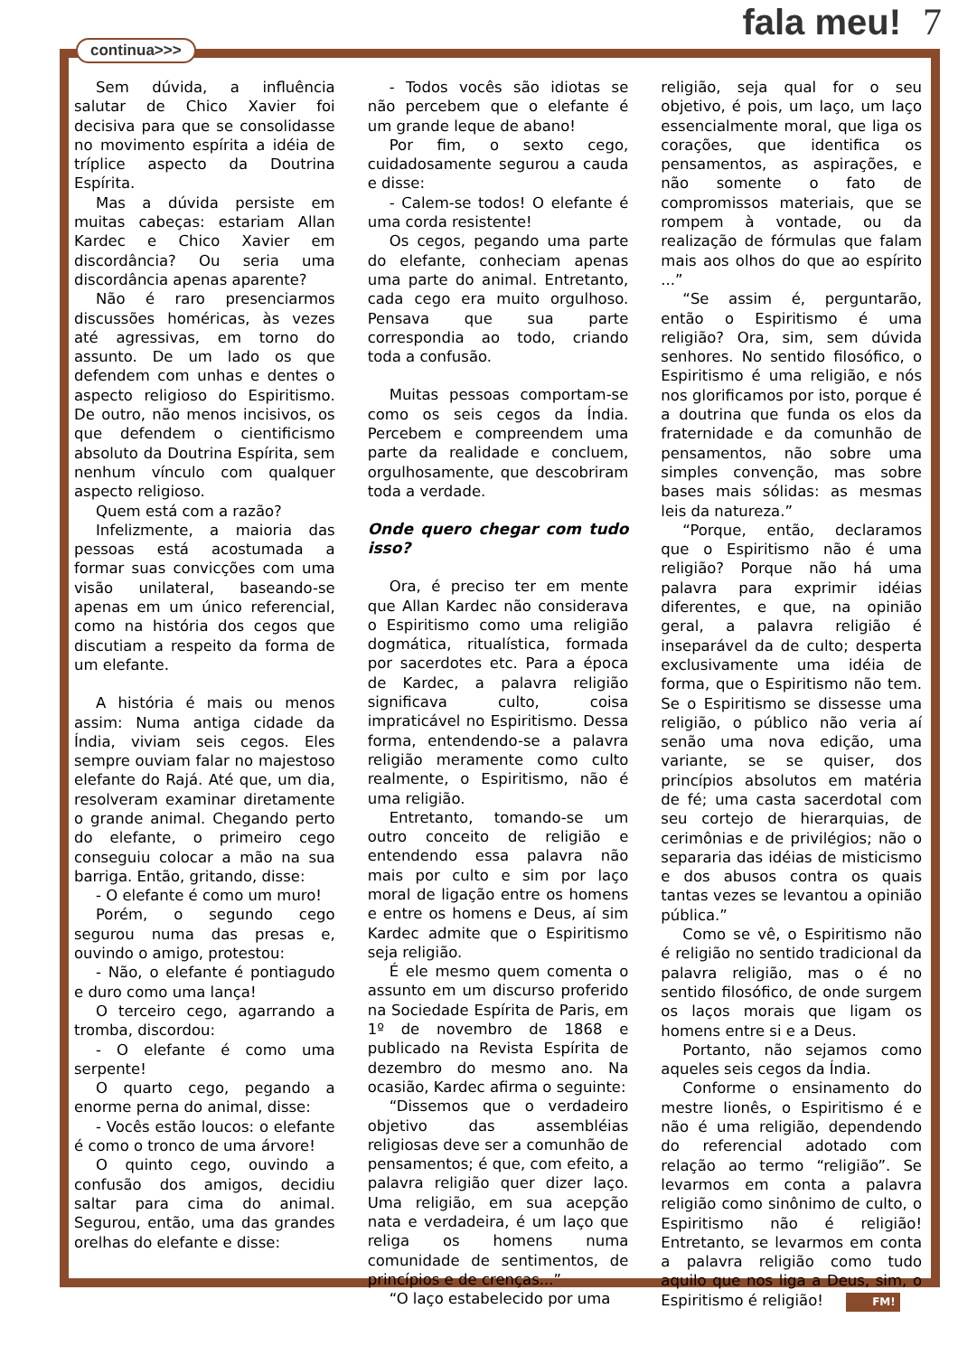fala meu! 7
continua>>>
Sem dúvida, a influência salutar de Chico Xavier foi decisiva para que se consolidasse no movimento espírita a idéia de tríplice aspecto da Doutrina Espírita.
Mas a dúvida persiste em muitas cabeças: estariam Allan Kardec e Chico Xavier em discordância? Ou seria uma discordância apenas aparente?
Não é raro presenciarmos discussões homéricas, às vezes até agressivas, em torno do assunto. De um lado os que defendem com unhas e dentes o aspecto religioso do Espiritismo. De outro, não menos incisivos, os que defendem o cientificismo absoluto da Doutrina Espírita, sem nenhum vínculo com qualquer aspecto religioso.
Quem está com a razão?
Infelizmente, a maioria das pessoas está acostumada a formar suas convicções com uma visão unilateral, baseando-se apenas em um único referencial, como na história dos cegos que discutiam a respeito da forma de um elefante.
A história é mais ou menos assim: Numa antiga cidade da Índia, viviam seis cegos. Eles sempre ouviam falar no majestoso elefante do Rajá. Até que, um dia, resolveram examinar diretamente o grande animal. Chegando perto do elefante, o primeiro cego conseguiu colocar a mão na sua barriga. Então, gritando, disse:
- O elefante é como um muro!
Porém, o segundo cego segurou numa das presas e, ouvindo o amigo, protestou:
- Não, o elefante é pontiagudo e duro como uma lança!
O terceiro cego, agarrando a tromba, discordou:
- O elefante é como uma serpente!
O quarto cego, pegando a enorme perna do animal, disse:
- Vocês estão loucos: o elefante é como o tronco de uma árvore!
O quinto cego, ouvindo a confusão dos amigos, decidiu saltar para cima do animal. Segurou, então, uma das grandes orelhas do elefante e disse:
- Todos vocês são idiotas se não percebem que o elefante é um grande leque de abano!
Por fim, o sexto cego, cuidadosamente segurou a cauda e disse:
- Calem-se todos! O elefante é uma corda resistente!
Os cegos, pegando uma parte do elefante, conheciam apenas uma parte do animal. Entretanto, cada cego era muito orgulhoso. Pensava que sua parte correspondia ao todo, criando toda a confusão.
Muitas pessoas comportam-se como os seis cegos da Índia. Percebem e compreendem uma parte da realidade e concluem, orgulhosamente, que descobriram toda a verdade.
Onde quero chegar com tudo isso?
Ora, é preciso ter em mente que Allan Kardec não considerava o Espiritismo como uma religião dogmática, ritualística, formada por sacerdotes etc. Para a época de Kardec, a palavra religião significava culto, coisa impraticável no Espiritismo. Dessa forma, entendendo-se a palavra religião meramente como culto realmente, o Espiritismo, não é uma religião.
Entretanto, tomando-se um outro conceito de religião e entendendo essa palavra não mais por culto e sim por laço moral de ligação entre os homens e entre os homens e Deus, aí sim Kardec admite que o Espiritismo seja religião.
É ele mesmo quem comenta o assunto em um discurso proferido na Sociedade Espírita de Paris, em 1º de novembro de 1868 e publicado na Revista Espírita de dezembro do mesmo ano. Na ocasião, Kardec afirma o seguinte:
“Dissemos que o verdadeiro objetivo das assembléias religiosas deve ser a comunhão de pensamentos; é que, com efeito, a palavra religião quer dizer laço. Uma religião, em sua acepção nata e verdadeira, é um laço que religa os homens numa comunidade de sentimentos, de princípios e de crenças...”
“O laço estabelecido por uma
religião, seja qual for o seu objetivo, é pois, um laço, um laço essencialmente moral, que liga os corações, que identifica os pensamentos, as aspirações, e não somente o fato de compromissos materiais, que se rompem à vontade, ou da realização de fórmulas que falam mais aos olhos do que ao espírito ...”
“Se assim é, perguntarão, então o Espiritismo é uma religião? Ora, sim, sem dúvida senhores. No sentido filosófico, o Espiritismo é uma religião, e nós nos glorificamos por isto, porque é a doutrina que funda os elos da fraternidade e da comunhão de pensamentos, não sobre uma simples convenção, mas sobre bases mais sólidas: as mesmas leis da natureza.”
“Porque, então, declaramos que o Espiritismo não é uma religião? Porque não há uma palavra para exprimir idéias diferentes, e que, na opinião geral, a palavra religião é inseparável da de culto; desperta exclusivamente uma idéia de forma, que o Espiritismo não tem. Se o Espiritismo se dissesse uma religião, o público não veria aí senão uma nova edição, uma variante, se se quiser, dos princípios absolutos em matéria de fé; uma casta sacerdotal com seu cortejo de hierarquias, de cerimônias e de privilégios; não o separaria das idéias de misticismo e dos abusos contra os quais tantas vezes se levantou a opinião pública.”
Como se vê, o Espiritismo não é religião no sentido tradicional da palavra religião, mas o é no sentido filosófico, de onde surgem os laços morais que ligam os homens entre si e a Deus.
Portanto, não sejamos como aqueles seis cegos da Índia.
Conforme o ensinamento do mestre lionês, o Espiritismo é e não é uma religião, dependendo do referencial adotado com relação ao termo “religião”. Se levarmos em conta a palavra religião como sinônimo de culto, o Espiritismo não é religião! Entretanto, se levarmos em conta a palavra religião como tudo aquilo que nos liga a Deus, sim, o Espiritismo é religião! FM!